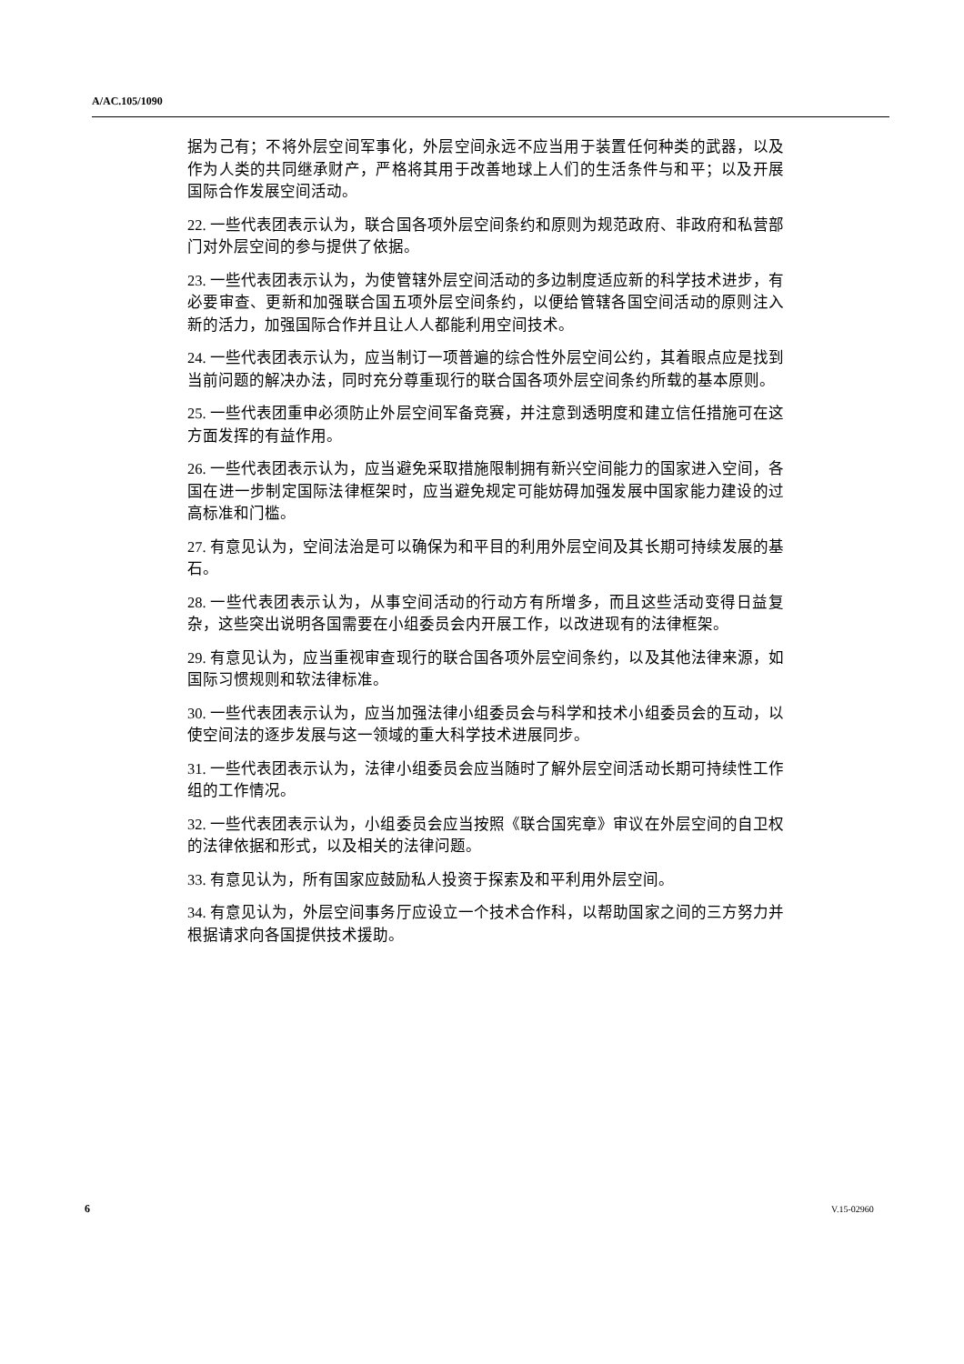A/AC.105/1090
据为己有；不将外层空间军事化，外层空间永远不应当用于装置任何种类的武器，以及作为人类的共同继承财产，严格将其用于改善地球上人们的生活条件与和平；以及开展国际合作发展空间活动。
22. 一些代表团表示认为，联合国各项外层空间条约和原则为规范政府、非政府和私营部门对外层空间的参与提供了依据。
23. 一些代表团表示认为，为使管辖外层空间活动的多边制度适应新的科学技术进步，有必要审查、更新和加强联合国五项外层空间条约，以便给管辖各国空间活动的原则注入新的活力，加强国际合作并且让人人都能利用空间技术。
24. 一些代表团表示认为，应当制订一项普遍的综合性外层空间公约，其着眼点应是找到当前问题的解决办法，同时充分尊重现行的联合国各项外层空间条约所载的基本原则。
25. 一些代表团重申必须防止外层空间军备竞赛，并注意到透明度和建立信任措施可在这方面发挥的有益作用。
26. 一些代表团表示认为，应当避免采取措施限制拥有新兴空间能力的国家进入空间，各国在进一步制定国际法律框架时，应当避免规定可能妨碍加强发展中国家能力建设的过高标准和门槛。
27. 有意见认为，空间法治是可以确保为和平目的利用外层空间及其长期可持续发展的基石。
28. 一些代表团表示认为，从事空间活动的行动方有所增多，而且这些活动变得日益复杂，这些突出说明各国需要在小组委员会内开展工作，以改进现有的法律框架。
29. 有意见认为，应当重视审查现行的联合国各项外层空间条约，以及其他法律来源，如国际习惯规则和软法律标准。
30. 一些代表团表示认为，应当加强法律小组委员会与科学和技术小组委员会的互动，以使空间法的逐步发展与这一领域的重大科学技术进展同步。
31. 一些代表团表示认为，法律小组委员会应当随时了解外层空间活动长期可持续性工作组的工作情况。
32. 一些代表团表示认为，小组委员会应当按照《联合国宪章》审议在外层空间的自卫权的法律依据和形式，以及相关的法律问题。
33. 有意见认为，所有国家应鼓励私人投资于探索及和平利用外层空间。
34. 有意见认为，外层空间事务厅应设立一个技术合作科，以帮助国家之间的三方努力并根据请求向各国提供技术援助。
6 V.15-02960